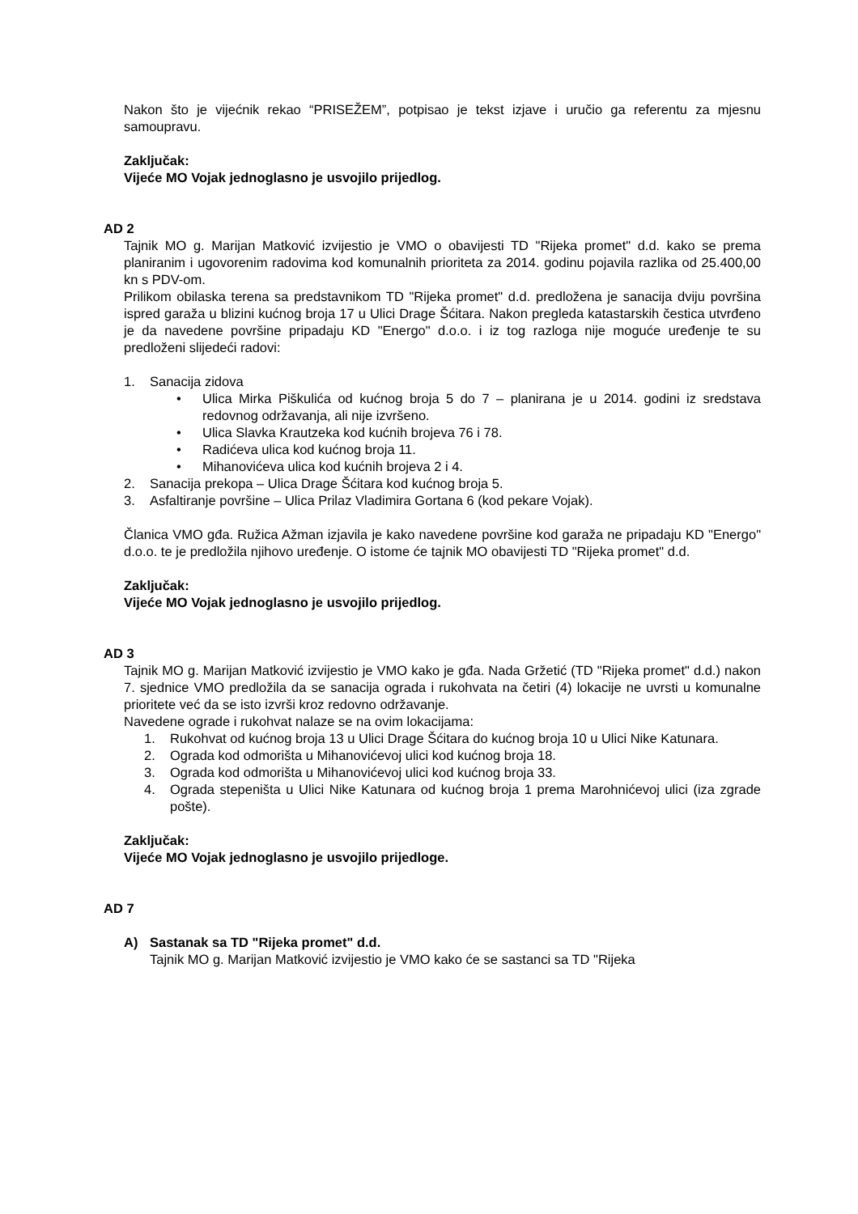Nakon što je vijećnik rekao “PRISEŽEM”, potpisao je tekst izjave i uručio ga referentu za mjesnu samoupravu.
Zaključak:
Vijeće MO Vojak jednoglasno je usvojilo prijedlog.
AD 2
Tajnik MO g. Marijan Matković izvijestio je VMO o obavijesti TD "Rijeka promet" d.d. kako se prema planiranim i ugovorenim radovima kod komunalnih prioriteta za 2014. godinu pojavila razlika od 25.400,00 kn s PDV-om.
Prilikom obilaska terena sa predstavnikom TD "Rijeka promet" d.d. predložena je sanacija dviju površina ispred garaža u blizini kućnog broja 17 u Ulici Drage Šćitara. Nakon pregleda katastarskih čestica utvrđeno je da navedene površine pripadaju KD "Energo" d.o.o. i iz tog razloga nije moguće uređenje te su predloženi slijedeći radovi:
1. Sanacija zidova
• Ulica Mirka Piškulića od kućnog broja 5 do 7 – planirana je u 2014. godini iz sredstava redovnog održavanja, ali nije izvršeno.
• Ulica Slavka Krautzeka kod kućnih brojeva 76 i 78.
• Radićeva ulica kod kućnog broja 11.
• Mihanovićeva ulica kod kućnih brojeva 2 i 4.
2. Sanacija prekopa – Ulica Drage Šćitara kod kućnog broja 5.
3. Asfaltiranje površine – Ulica Prilaz Vladimira Gortana 6 (kod pekare Vojak).
Članica VMO gđa. Ružica Ažman izjavila je kako navedene površine kod garaža ne pripadaju KD "Energo" d.o.o. te je predložila njihovo uređenje. O istome će tajnik MO obavijesti TD "Rijeka promet" d.d.
Zaključak:
Vijeće MO Vojak jednoglasno je usvojilo prijedlog.
AD 3
Tajnik MO g. Marijan Matković izvijestio je VMO kako je gđa. Nada Gržetić (TD "Rijeka promet" d.d.) nakon 7. sjednice VMO predložila da se sanacija ograda i rukohvata na četiri (4) lokacije ne uvrsti u komunalne prioritete već da se isto izvrši kroz redovno održavanje.
Navedene ograde i rukohvat nalaze se na ovim lokacijama:
1. Rukohvat od kućnog broja 13 u Ulici Drage Šćitara do kućnog broja 10 u Ulici Nike Katunara.
2. Ograda kod odmorišta u Mihanovićevoj ulici kod kućnog broja 18.
3. Ograda kod odmorišta u Mihanovićevoj ulici kod kućnog broja 33.
4. Ograda stepeništa u Ulici Nike Katunara od kućnog broja 1 prema Marohnićevoj ulici (iza zgrade pošte).
Zaključak:
Vijeće MO Vojak jednoglasno je usvojilo prijedloge.
AD 7
A) Sastanak sa TD "Rijeka promet" d.d.
Tajnik MO g. Marijan Matković izvijestio je VMO kako će se sastanci sa TD "Rijeka